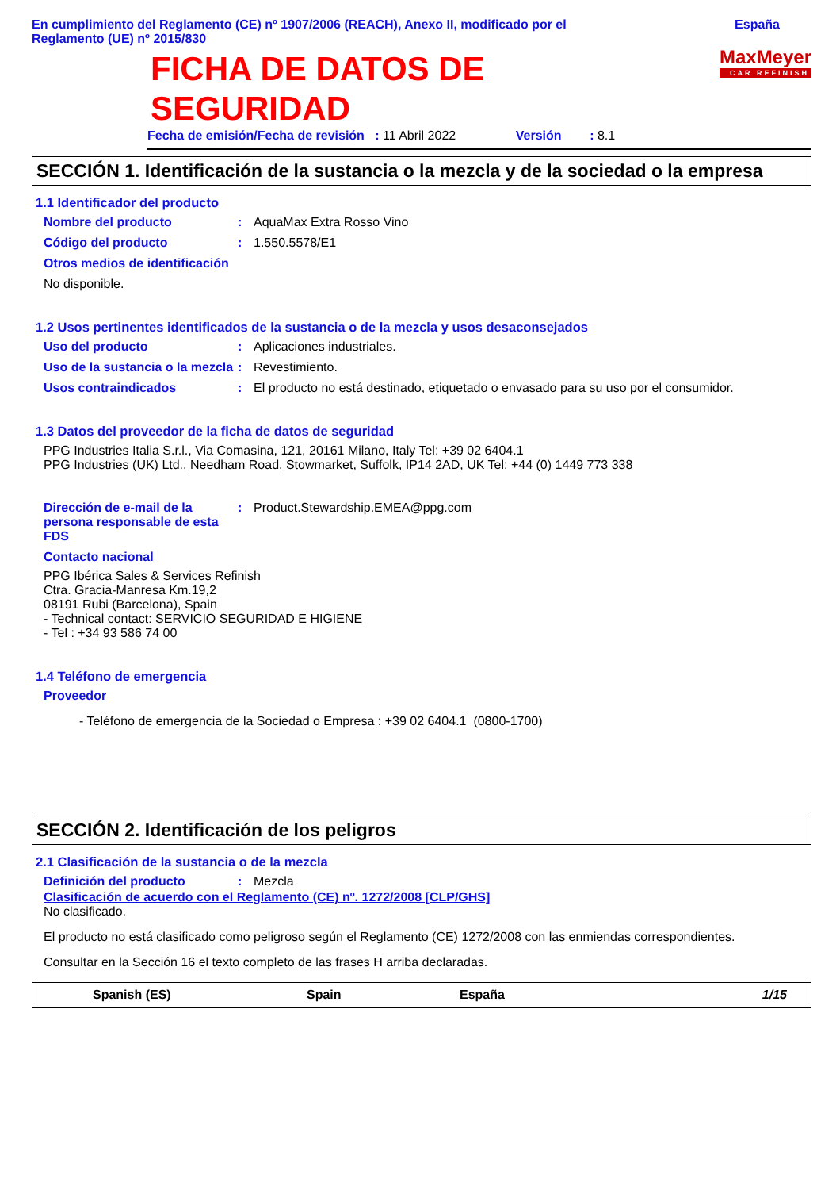En cumplimiento del Reglamento (CE) nº 1907/2006 (REACH), Anexo II, modificado por el
Reglamento (UE) nº 2015/830
España
FICHA DE DATOS DE
SEGURIDAD
MaxMeyer
CAR REFINISH
Fecha de emisión/Fecha de revisión : 11 Abril 2022 Versión : 8.1
SECCIÓN 1. Identificación de la sustancia o la mezcla y de la sociedad o la empresa
1.1 Identificador del producto
Nombre del producto : AquaMax Extra Rosso Vino
Código del producto : 1.550.5578/E1
Otros medios de identificación
No disponible.
1.2 Usos pertinentes identificados de la sustancia o de la mezcla y usos desaconsejados
Uso del producto : Aplicaciones industriales.
Uso de la sustancia o la mezcla
: Revestimiento.
Usos contraindicados : El producto no está destinado, etiquetado o envasado para su uso por el consumidor.
1.3 Datos del proveedor de la ficha de datos de seguridad
PPG Industries Italia S.r.l., Via Comasina, 121, 20161 Milano, Italy Tel: +39 02 6404.1
PPG Industries (UK) Ltd., Needham Road, Stowmarket, Suffolk, IP14 2AD, UK Tel: +44 (0) 1449 773 338
Dirección de e-mail de la persona responsable de esta FDS
: Product.Stewardship.EMEA@ppg.com
Contacto nacional
PPG Ibérica Sales & Services Refinish
Ctra. Gracia-Manresa Km.19,2
08191 Rubi (Barcelona), Spain
- Technical contact: SERVICIO SEGURIDAD E HIGIENE
- Tel : +34 93 586 74 00
1.4 Teléfono de emergencia
Proveedor
- Teléfono de emergencia de la Sociedad o Empresa : +39 02 6404.1 (0800-1700)
SECCIÓN 2. Identificación de los peligros
2.1 Clasificación de la sustancia o de la mezcla
Definición del producto : Mezcla
Clasificación de acuerdo con el Reglamento (CE) nº. 1272/2008 [CLP/GHS]
No clasificado.
El producto no está clasificado como peligroso según el Reglamento (CE) 1272/2008 con las enmiendas correspondientes.
Consultar en la Sección 16 el texto completo de las frases H arriba declaradas.
Spanish (ES) Spain España 1/15